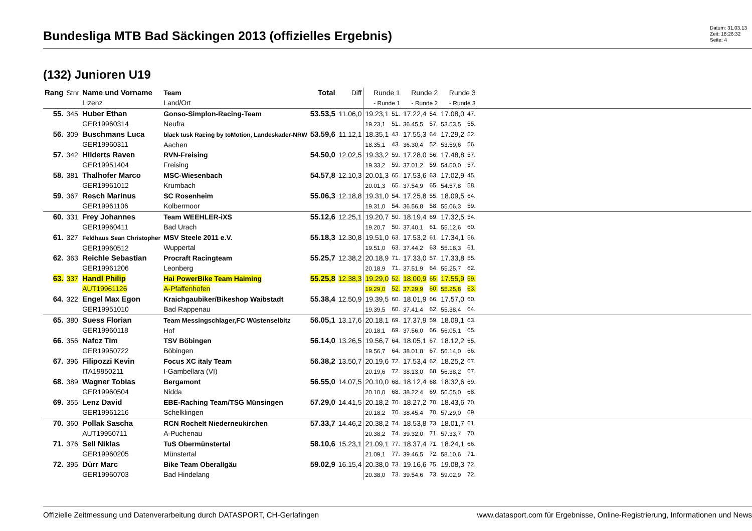Bundesliga MTB Bad Säckingen 2013 (offizielles Ergebnis)
Datum: 31.03.13
Zeit: 18:26:32
Seite: 4
(132) Junioren U19
| Rang | Stnr | Name und Vorname Lizenz | Team Land/Ort | Total | Diff | Runde 1 - Runde 1 | | Runde 2 - Runde 2 | | Runde 3 - Runde 3 | | |
| --- | --- | --- | --- | --- | --- | --- | --- | --- | --- | --- | --- | --- |
| 55. | 345 | Huber Ethan GER19960314 | Gonso-Simplon-Racing-Team Neufra | 53.53,5 | 11.06,0 | 19.23,1 19.23,1 | 51. 51. | 17.22,4 36.45,5 | 54. 57. | 17.08,0 53.53,5 | 47. 55. | |
| 56. | 309 | Buschmans Luca GER19960311 | black tusk Racing by toMotion, Landeskader-NRW Aachen | 53.59,6 | 11.12,1 | 18.35,1 18.35,1 | 43. 43. | 17.55,3 36.30,4 | 64. 52. | 17.29,2 53.59,6 | 52. 56. | |
| 57. | 342 | Hilderts Raven GER19951404 | RVN-Freising Freising | 54.50,0 | 12.02,5 | 19.33,2 19.33,2 | 59. 59. | 17.28,0 37.01,2 | 56. 59. | 17.48,8 54.50,0 | 57. 57. | |
| 58. | 381 | Thalhofer Marco GER19961012 | MSC-Wiesenbach Krumbach | 54.57,8 | 12.10,3 | 20.01,3 20.01,3 | 65. 65. | 17.53,6 37.54,9 | 63. 65. | 17.02,9 54.57,8 | 45. 58. | |
| 59. | 367 | Resch Marinus GER19961106 | SC Rosenheim Kolbermoor | 55.06,3 | 12.18,8 | 19.31,0 19.31,0 | 54. 54. | 17.25,8 36.56,8 | 55. 58. | 18.09,5 55.06,3 | 64. 59. | |
| 60. | 331 | Frey Johannes GER19960411 | Team WEEHLER-iXS Bad Urach | 55.12,6 | 12.25,1 | 19.20,7 19.20,7 | 50. 50. | 18.19,4 37.40,1 | 69. 61. | 17.32,5 55.12,6 | 54. 60. | |
| 61. | 327 | Feldhaus Sean Christopher GER19960512 | MSV Steele 2011 e.V. Wuppertal | 55.18,3 | 12.30,8 | 19.51,0 19.51,0 | 63. 63. | 17.53,2 37.44,2 | 61. 63. | 17.34,1 55.18,3 | 56. 61. | |
| 62. | 363 | Reichle Sebastian GER19961206 | Procraft Racingteam Leonberg | 55.25,7 | 12.38,2 | 20.18,9 20.18,9 | 71. 71. | 17.33,0 37.51,9 | 57. 64. | 17.33,8 55.25,7 | 55. 62. | |
| 63. | 337 | Handl Philip AUT19961126 | Hai PowerBike Team Haiming A-Pfaffenhofen | 55.25,8 | 12.38,3 | 19.29,0 19.29,0 | 52. 52. | 18.00,9 37.29,9 | 65. 60. | 17.55,9 55.25,8 | 59. 63. | |
| 64. | 322 | Engel Max Egon GER19951010 | Kraichgaubiker/Bikeshop Waibstadt Bad Rappenau | 55.38,4 | 12.50,9 | 19.39,5 19.39,5 | 60. 60. | 18.01,9 37.41,4 | 66. 62. | 17.57,0 55.38,4 | 60. 64. | |
| 65. | 380 | Suess Florian GER19960118 | Team Messingschlager,FC Wüstenselbitz Hof | 56.05,1 | 13.17,6 | 20.18,1 20.18,1 | 69. 69. | 17.37,9 37.56,0 | 59. 66. | 18.09,1 56.05,1 | 63. 65. | |
| 66. | 356 | Nafcz Tim GER19950722 | TSV Böbingen Böbingen | 56.14,0 | 13.26,5 | 19.56,7 19.56,7 | 64. 64. | 18.05,1 38.01,8 | 67. 67. | 18.12,2 56.14,0 | 65. 66. | |
| 67. | 396 | Filipozzi Kevin ITA19950211 | Focus XC italy Team I-Gambellara (VI) | 56.38,2 | 13.50,7 | 20.19,6 20.19,6 | 72. 72. | 17.53,4 38.13,0 | 62. 68. | 18.25,2 56.38,2 | 67. 67. | |
| 68. | 389 | Wagner Tobias GER19960504 | Bergamont Nidda | 56.55,0 | 14.07,5 | 20.10,0 20.10,0 | 68. 68. | 18.12,4 38.22,4 | 68. 69. | 18.32,6 56.55,0 | 69. 68. | |
| 69. | 355 | Lenz David GER19961216 | EBE-Raching Team/TSG Münsingen Schelklingen | 57.29,0 | 14.41,5 | 20.18,2 20.18,2 | 70. 70. | 18.27,2 38.45,4 | 70. 70. | 18.43,6 57.29,0 | 70. 69. | |
| 70. | 360 | Pollak Sascha AUT19950711 | RCN Rochelt Niederneukirchen A-Puchenau | 57.33,7 | 14.46,2 | 20.38,2 20.38,2 | 74. 74. | 18.53,8 39.32,0 | 73. 71. | 18.01,7 57.33,7 | 61. 70. | |
| 71. | 376 | Sell Niklas GER19960205 | TuS Obermünstertal Münstertal | 58.10,6 | 15.23,1 | 21.09,1 21.09,1 | 77. 77. | 18.37,4 39.46,5 | 71. 72. | 18.24,1 58.10,6 | 66. 71. | |
| 72. | 395 | Dürr Marc GER19960703 | Bike Team Oberallgäu Bad Hindelang | 59.02,9 | 16.15,4 | 20.38,0 20.38,0 | 73. 73. | 19.16,6 39.54,6 | 75. 73. | 19.08,3 59.02,9 | 72. 72. | |
Offizielle Zeitmessung und Datenverarbeitung durch DATASPORT, CH-Gerlafingen www.datasport.com für Ergebnisse, Online-Registrierung, Informationen und News